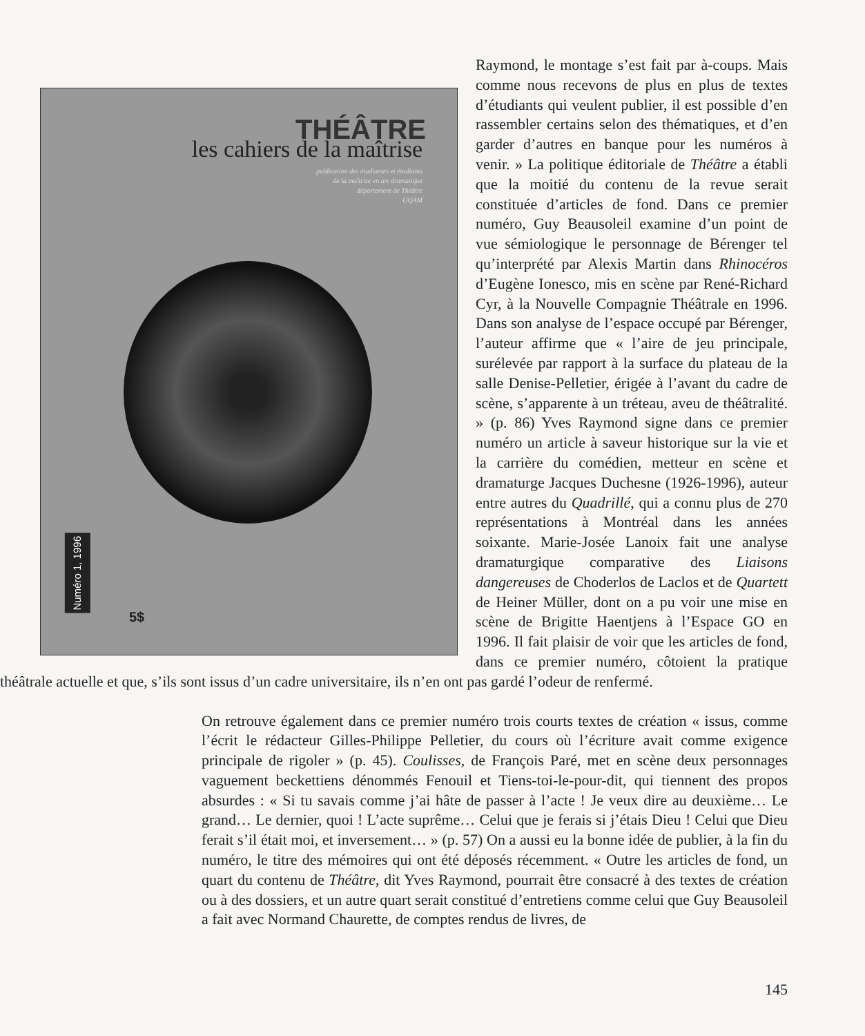THÉÂTRE
les cahiers de la maîtrise
publication des étudiantes et étudiants
de la maîtrise en art dramatique
département de Théâtre
UQAM
Numéro 1, 1996
5$
Raymond, le montage s’est fait par à-coups. Mais comme nous recevons de plus en plus de textes d’étudiants qui veulent publier, il est possible d’en rassembler certains selon des thématiques, et d’en garder d’autres en banque pour les numéros à venir. » La politique éditoriale de Théâtre a établi que la moitié du contenu de la revue serait constituée d’articles de fond. Dans ce premier numéro, Guy Beausoleil examine d’un point de vue sémiologique le personnage de Bérenger tel qu’interprété par Alexis Martin dans Rhinocéros d’Eugène Ionesco, mis en scène par René-Richard Cyr, à la Nouvelle Compagnie Théâtrale en 1996. Dans son analyse de l’espace occupé par Bérenger, l’auteur affirme que « l’aire de jeu principale, surélevée par rapport à la surface du plateau de la salle Denise-Pelletier, érigée à l’avant du cadre de scène, s’apparente à un tréteau, aveu de théâtralité. » (p. 86) Yves Raymond signe dans ce premier numéro un article à saveur historique sur la vie et la carrière du comédien, metteur en scène et dramaturge Jacques Duchesne (1926-1996), auteur entre autres du Quadrillé, qui a connu plus de 270 représentations à Montréal dans les années soixante. Marie-Josée Lanoix fait une analyse dramaturgique comparative des Liaisons dangereuses de Choderlos de Laclos et de Quartett de Heiner Müller, dont on a pu voir une mise en scène de Brigitte Haentjens à l’Espace GO en 1996. Il fait plaisir de voir que les articles de fond, dans ce premier numéro, côtoient la pratique théâtrale actuelle et que, s’ils sont issus d’un cadre universitaire, ils n’en ont pas gardé l’odeur de renfermé.
On retrouve également dans ce premier numéro trois courts textes de création « issus, comme l’écrit le rédacteur Gilles-Philippe Pelletier, du cours où l’écriture avait comme exigence principale de rigoler » (p. 45). Coulisses, de François Paré, met en scène deux personnages vaguement beckettiens dénommés Fenouil et Tiens-toi-le-pour-dit, qui tiennent des propos absurdes : « Si tu savais comme j’ai hâte de passer à l’acte ! Je veux dire au deuxième… Le grand… Le dernier, quoi ! L’acte suprême… Celui que je ferais si j’étais Dieu ! Celui que Dieu ferait s’il était moi, et inversement… » (p. 57) On a aussi eu la bonne idée de publier, à la fin du numéro, le titre des mémoires qui ont été déposés récemment. « Outre les articles de fond, un quart du contenu de Théâtre, dit Yves Raymond, pourrait être consacré à des textes de création ou à des dossiers, et un autre quart serait constitué d’entretiens comme celui que Guy Beausoleil a fait avec Normand Chaurette, de comptes rendus de livres, de
145